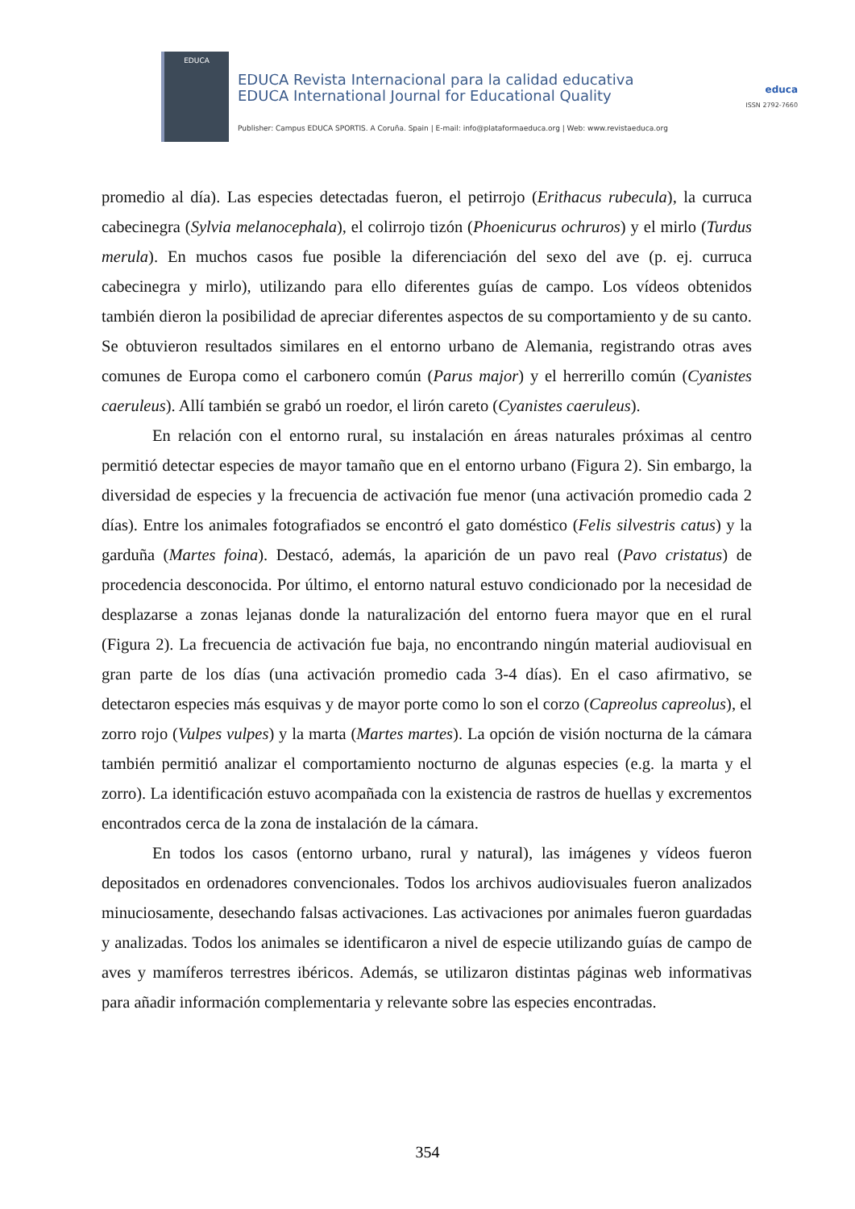EDUCA
EDUCA Revista Internacional para la calidad educativa
EDUCA International Journal for Educational Quality
Publisher: Campus EDUCA SPORTIS. A Coruña. Spain | E-mail: info@plataformaeduca.org | Web: www.revistaeduca.org
educa
ISSN 2792-7660
promedio al día). Las especies detectadas fueron, el petirrojo (Erithacus rubecula), la curruca cabecinegra (Sylvia melanocephala), el colirrojo tizón (Phoenicurus ochruros) y el mirlo (Turdus merula). En muchos casos fue posible la diferenciación del sexo del ave (p. ej. curruca cabecinegra y mirlo), utilizando para ello diferentes guías de campo. Los vídeos obtenidos también dieron la posibilidad de apreciar diferentes aspectos de su comportamiento y de su canto. Se obtuvieron resultados similares en el entorno urbano de Alemania, registrando otras aves comunes de Europa como el carbonero común (Parus major) y el herrerillo común (Cyanistes caeruleus). Allí también se grabó un roedor, el lirón careto (Cyanistes caeruleus).
En relación con el entorno rural, su instalación en áreas naturales próximas al centro permitió detectar especies de mayor tamaño que en el entorno urbano (Figura 2). Sin embargo, la diversidad de especies y la frecuencia de activación fue menor (una activación promedio cada 2 días). Entre los animales fotografiados se encontró el gato doméstico (Felis silvestris catus) y la garduña (Martes foina). Destacó, además, la aparición de un pavo real (Pavo cristatus) de procedencia desconocida. Por último, el entorno natural estuvo condicionado por la necesidad de desplazarse a zonas lejanas donde la naturalización del entorno fuera mayor que en el rural (Figura 2). La frecuencia de activación fue baja, no encontrando ningún material audiovisual en gran parte de los días (una activación promedio cada 3-4 días). En el caso afirmativo, se detectaron especies más esquivas y de mayor porte como lo son el corzo (Capreolus capreolus), el zorro rojo (Vulpes vulpes) y la marta (Martes martes). La opción de visión nocturna de la cámara también permitió analizar el comportamiento nocturno de algunas especies (e.g. la marta y el zorro). La identificación estuvo acompañada con la existencia de rastros de huellas y excrementos encontrados cerca de la zona de instalación de la cámara.
En todos los casos (entorno urbano, rural y natural), las imágenes y vídeos fueron depositados en ordenadores convencionales. Todos los archivos audiovisuales fueron analizados minuciosamente, desechando falsas activaciones. Las activaciones por animales fueron guardadas y analizadas. Todos los animales se identificaron a nivel de especie utilizando guías de campo de aves y mamíferos terrestres ibéricos. Además, se utilizaron distintas páginas web informativas para añadir información complementaria y relevante sobre las especies encontradas.
354